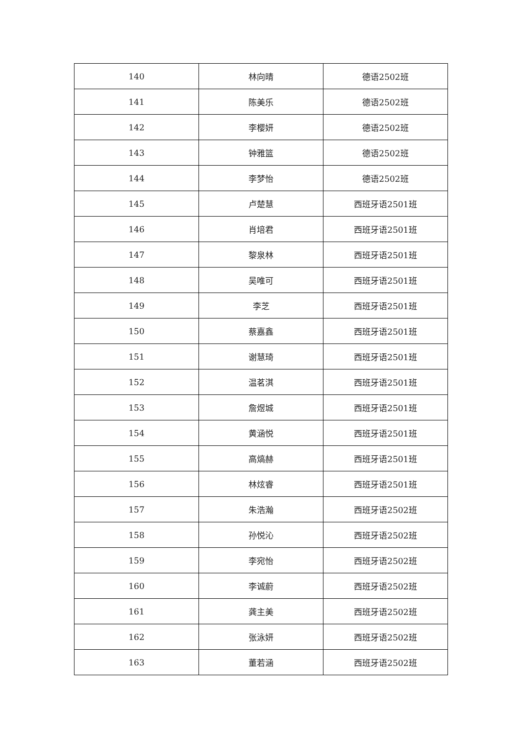| 140 | 林向晴 | 德语2502班 |
| 141 | 陈美乐 | 德语2502班 |
| 142 | 李樱妍 | 德语2502班 |
| 143 | 钟雅篮 | 德语2502班 |
| 144 | 李梦怡 | 德语2502班 |
| 145 | 卢楚慧 | 西班牙语2501班 |
| 146 | 肖培君 | 西班牙语2501班 |
| 147 | 黎泉林 | 西班牙语2501班 |
| 148 | 吴唯可 | 西班牙语2501班 |
| 149 | 李芝 | 西班牙语2501班 |
| 150 | 蔡嘉鑫 | 西班牙语2501班 |
| 151 | 谢慧琦 | 西班牙语2501班 |
| 152 | 温茗淇 | 西班牙语2501班 |
| 153 | 詹煜城 | 西班牙语2501班 |
| 154 | 黄涵悦 | 西班牙语2501班 |
| 155 | 高熇赫 | 西班牙语2501班 |
| 156 | 林炫睿 | 西班牙语2501班 |
| 157 | 朱浩瀚 | 西班牙语2502班 |
| 158 | 孙悦沁 | 西班牙语2502班 |
| 159 | 李宛怡 | 西班牙语2502班 |
| 160 | 李诚蔚 | 西班牙语2502班 |
| 161 | 龚主美 | 西班牙语2502班 |
| 162 | 张泳妍 | 西班牙语2502班 |
| 163 | 董若涵 | 西班牙语2502班 |